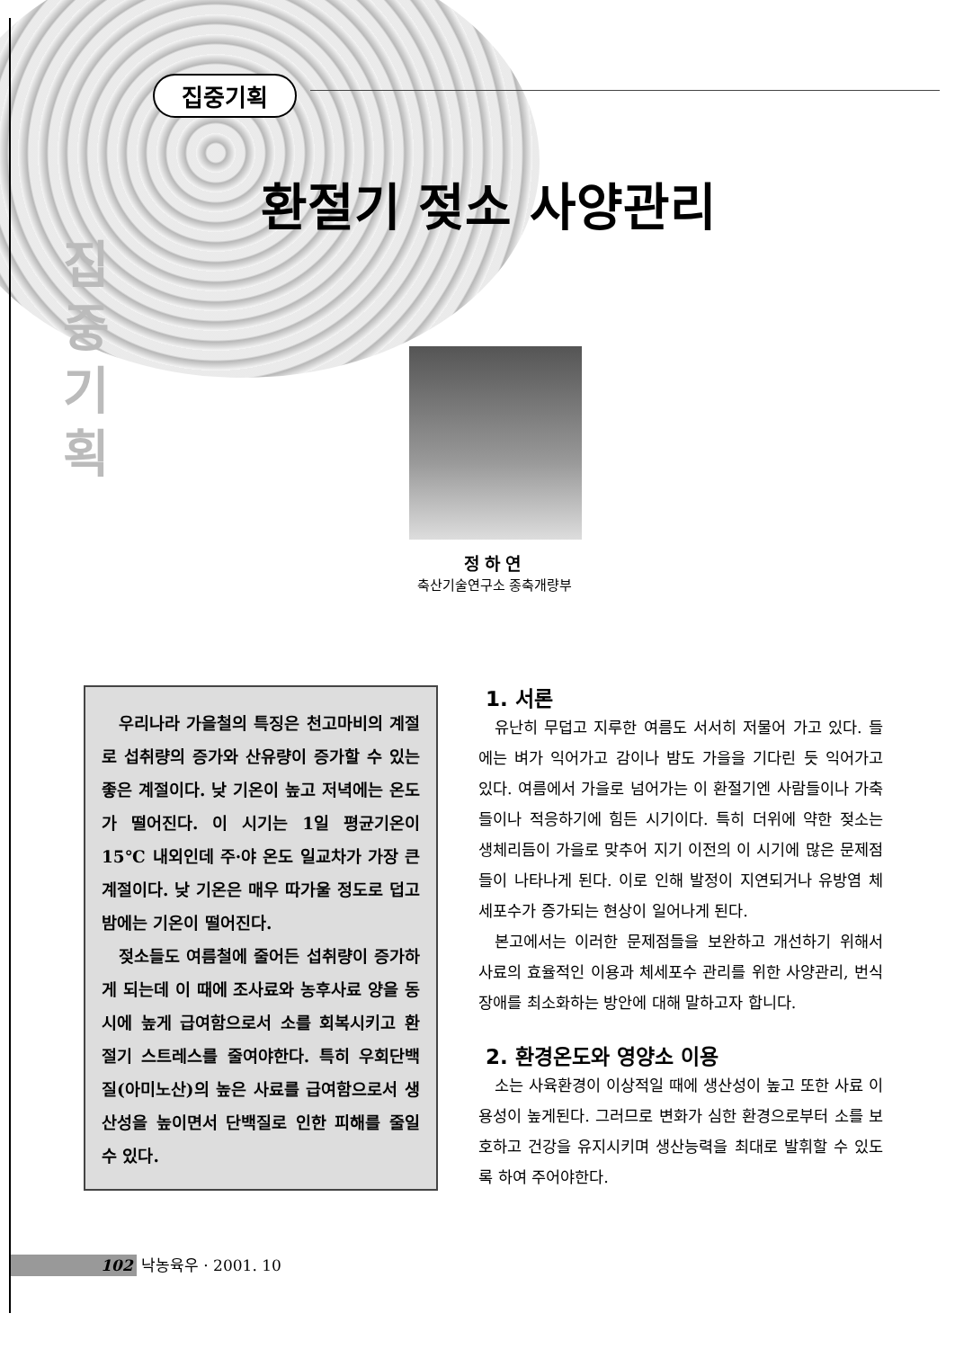집중기획
환절기 젖소 사양관리
집 중 기 획
정하연
축산기술연구소 종축개량부
우리나라 가을철의 특징은 천고마비의 계절로 섭취량의 증가와 산유량이 증가할 수 있는 좋은 계절이다. 낮 기온이 높고 저녁에는 온도가 떨어진다. 이 시기는 1일 평균기온이 15℃ 내외인데 주·야 온도 일교차가 가장 큰 계절이다. 낮 기온은 매우 따가울 정도로 덥고 밤에는 기온이 떨어진다.
젖소들도 여름철에 줄어든 섭취량이 증가하게 되는데 이 때에 조사료와 농후사료 양을 동시에 높게 급여함으로서 소를 회복시키고 환절기 스트레스를 줄여야한다. 특히 우회단백질(아미노산)의 높은 사료를 급여함으로서 생산성을 높이면서 단백질로 인한 피해를 줄일 수 있다.
1. 서론
유난히 무덥고 지루한 여름도 서서히 저물어 가고 있다. 들에는 벼가 익어가고 감이나 밤도 가을을 기다린 듯 익어가고 있다. 여름에서 가을로 넘어가는 이 환절기엔 사람들이나 가축들이나 적응하기에 힘든 시기이다. 특히 더위에 약한 젖소는 생체리듬이 가을로 맞추어 지기 이전의 이 시기에 많은 문제점들이 나타나게 된다. 이로 인해 발정이 지연되거나 유방염 체세포수가 증가되는 현상이 일어나게 된다.
본고에서는 이러한 문제점들을 보완하고 개선하기 위해서 사료의 효율적인 이용과 체세포수 관리를 위한 사양관리, 번식장애를 최소화하는 방안에 대해 말하고자 합니다.
2. 환경온도와 영양소 이용
소는 사육환경이 이상적일 때에 생산성이 높고 또한 사료 이용성이 높게된다. 그러므로 변화가 심한 환경으로부터 소를 보호하고 건강을 유지시키며 생산능력을 최대로 발휘할 수 있도록 하여 주어야한다.
102 낙농육우 · 2001. 10